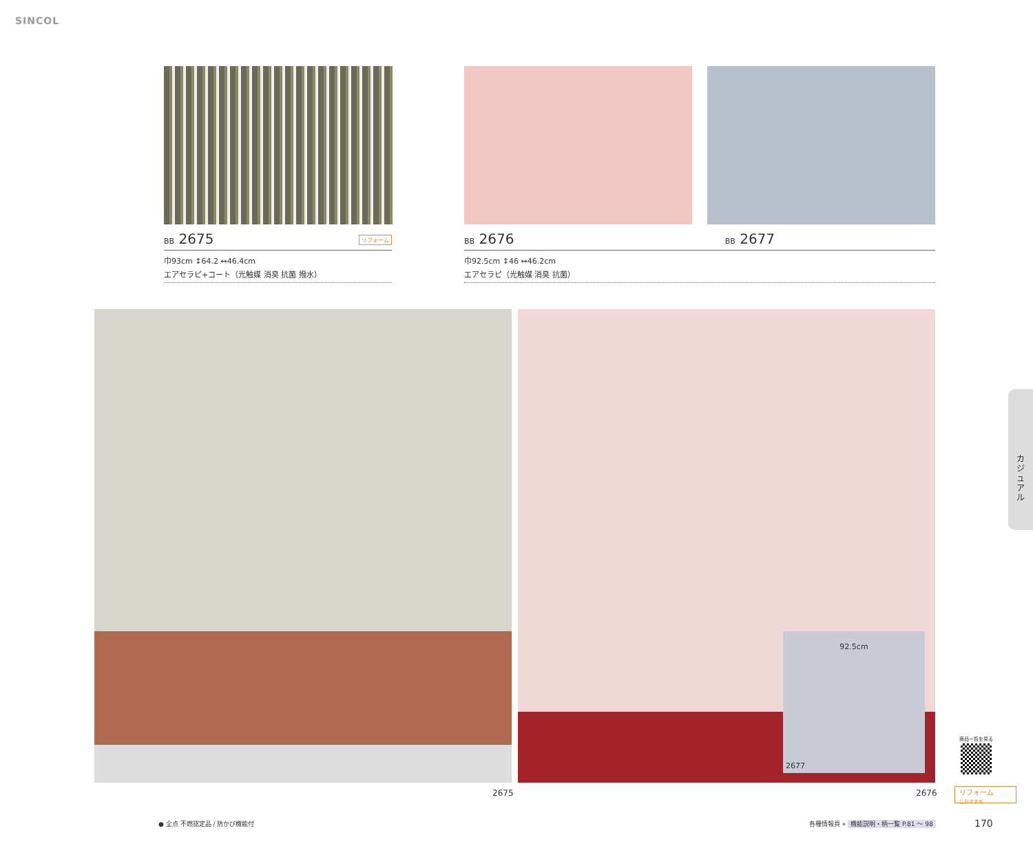SINCOL
BB 2675 リフォーム
巾93cm ↕64.2 ↔46.4cm
エアセラピ+コート（光触媒 消臭 抗菌 撥水）
BB 2676 BB 2677
巾92.5cm ↕46 ↔46.2cm
エアセラピ（光触媒 消臭 抗菌）
92.5cm
2677
2675 2676
カ
ジ
ュ
ア
ル
商品一覧を見る
リフォーム
におすすめ
● 全点 不燃認定品 / 防かび機能付
各種情報頁 » 機能説明・柄一覧 P.81 ～ 98
170